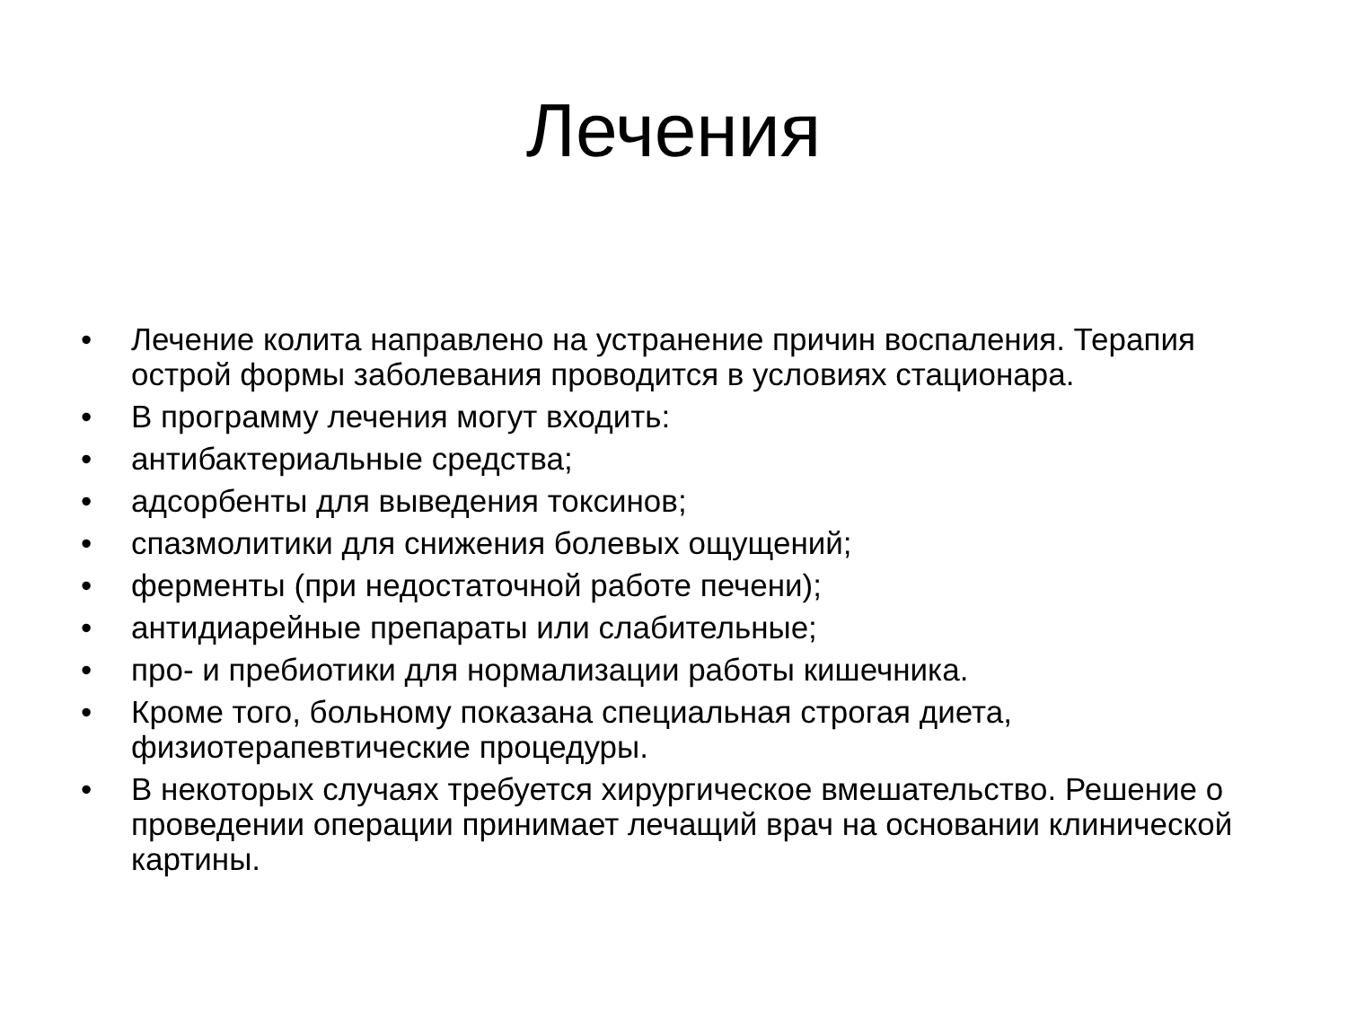Лечения
• Лечение колита направлено на устранение причин воспаления. Терапия острой формы заболевания проводится в условиях стационара.
• В программу лечения могут входить:
• антибактериальные средства;
• адсорбенты для выведения токсинов;
• спазмолитики для снижения болевых ощущений;
• ферменты (при недостаточной работе печени);
• антидиарейные препараты или слабительные;
• про- и пребиотики для нормализации работы кишечника.
• Кроме того, больному показана специальная строгая диета, физиотерапевтические процедуры.
• В некоторых случаях требуется хирургическое вмешательство. Решение о проведении операции принимает лечащий врач на основании клинической картины.